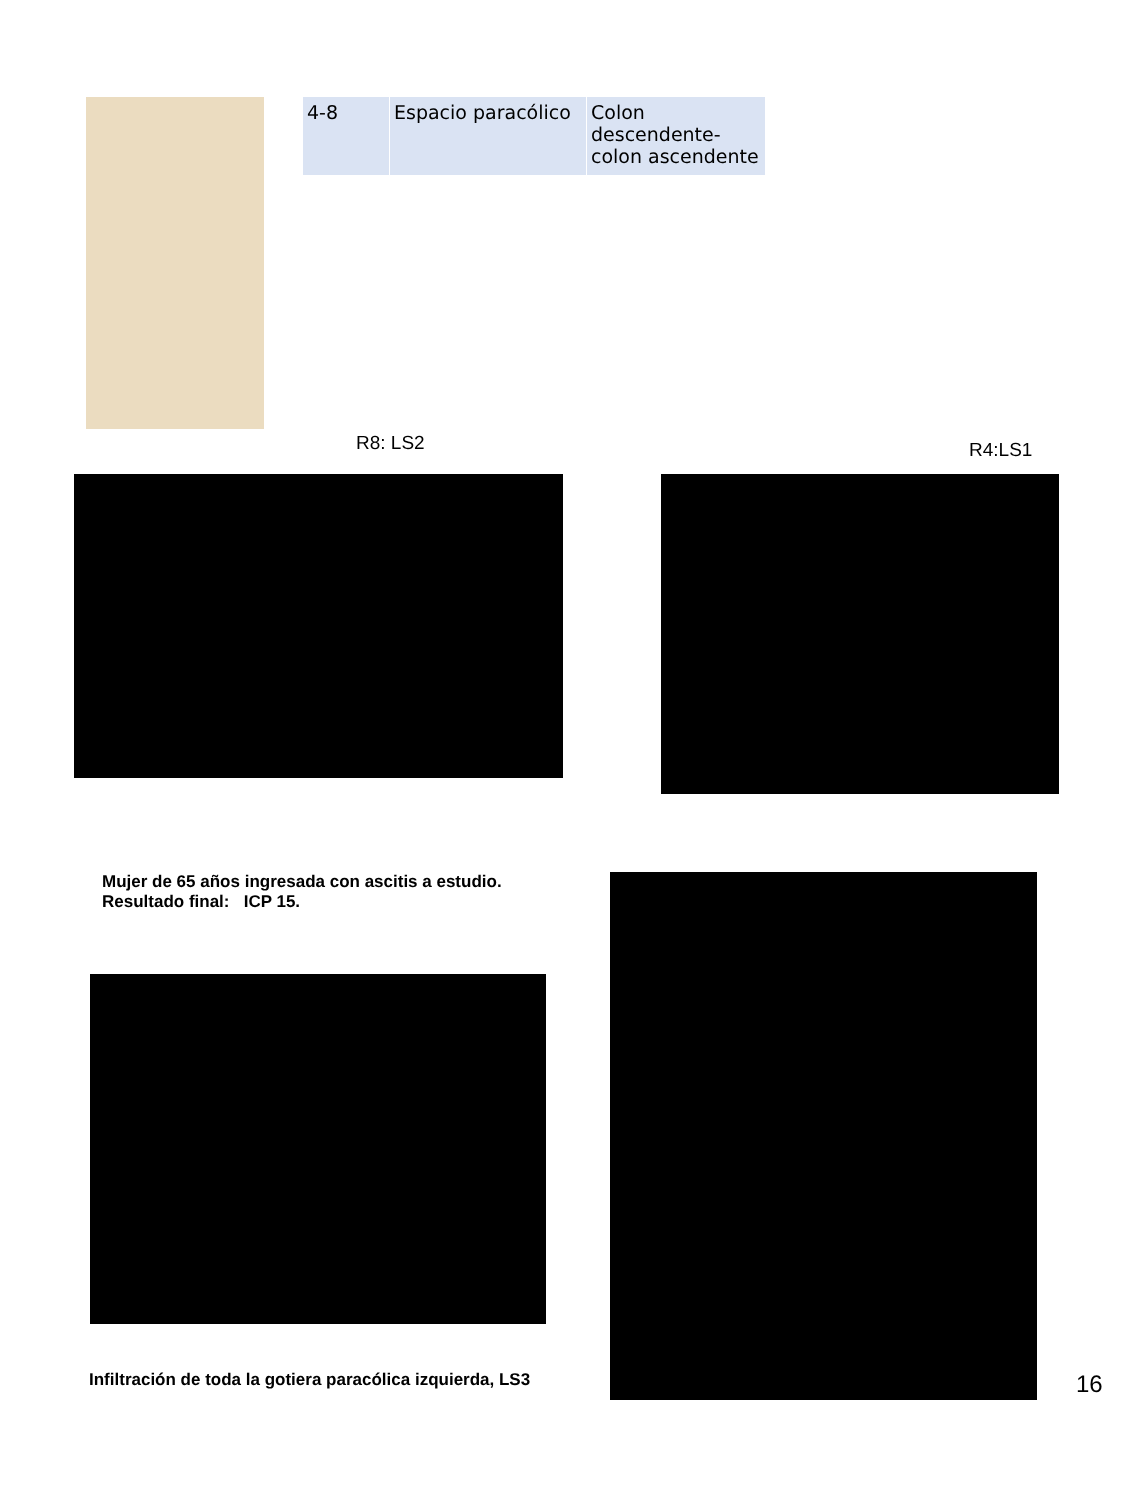| 4-8 | Espacio paracólico | Colon descendente- colon ascendente |
R8: LS2 R4:LS1
Mujer de 65 años ingresada con ascitis a estudio.
Resultado final: ICP 15.
Infiltración de toda la gotiera paracólica izquierda, LS3
16